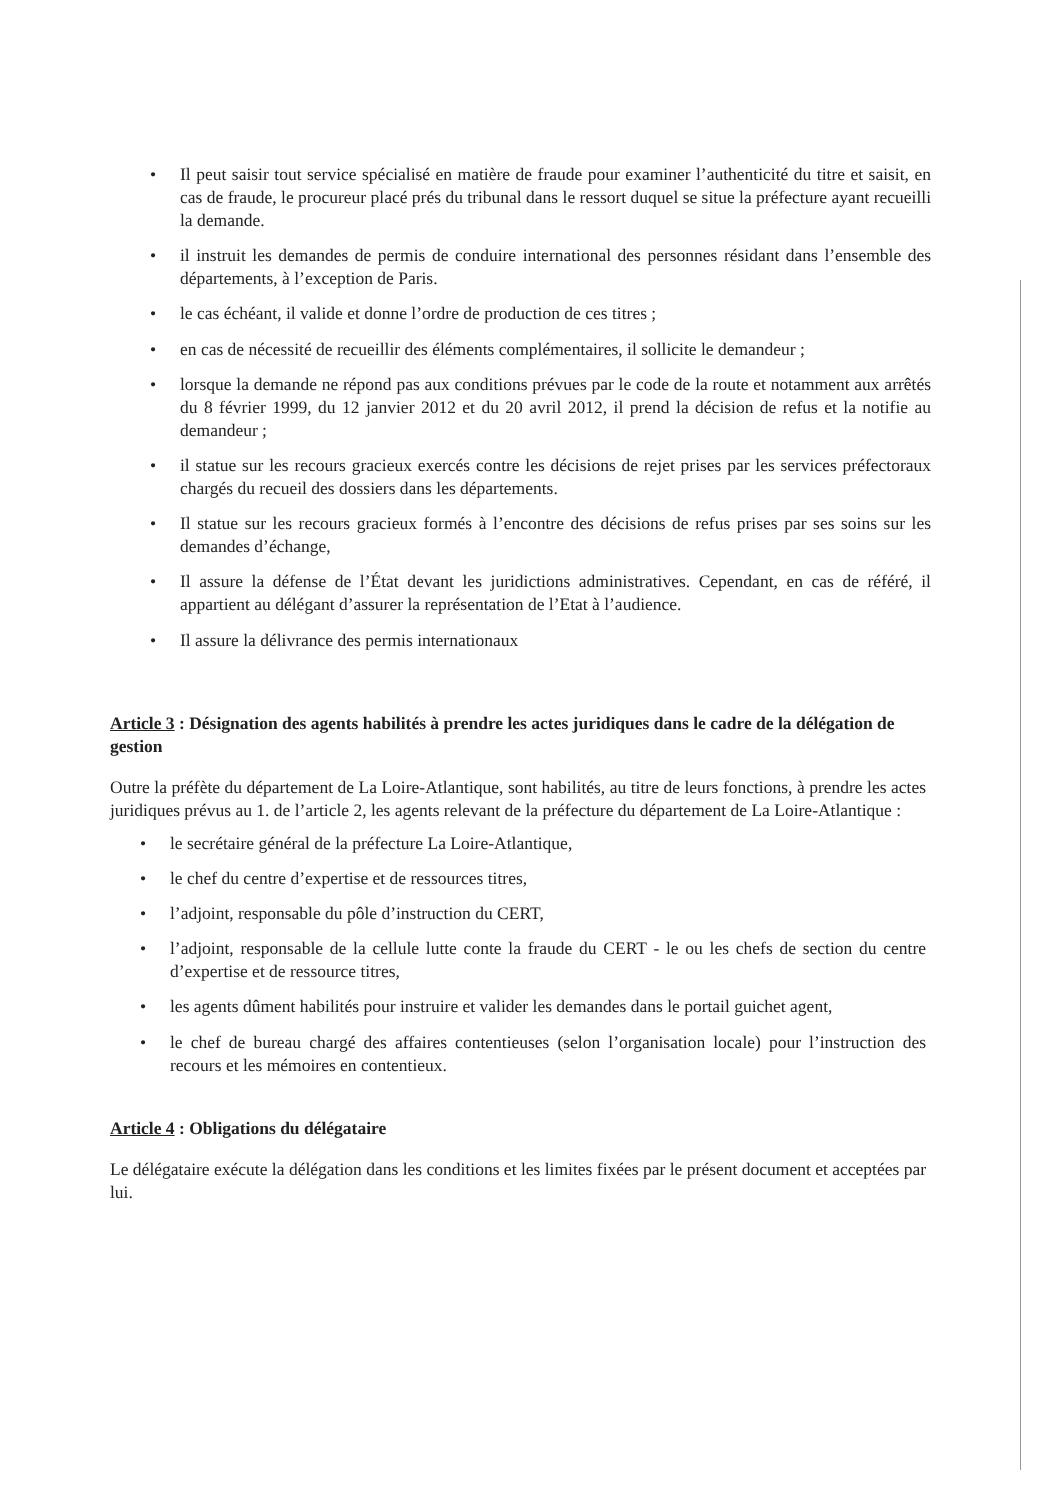• Il peut saisir tout service spécialisé en matière de fraude pour examiner l’authenticité du titre et saisit, en cas de fraude, le procureur placé prés du tribunal dans le ressort duquel se situe la préfecture ayant recueilli la demande.
• il instruit les demandes de permis de conduire international des personnes résidant dans l’ensemble des départements, à l’exception de Paris.
• le cas échéant, il valide et donne l’ordre de production de ces titres ;
• en cas de nécessité de recueillir des éléments complémentaires, il sollicite le demandeur ;
• lorsque la demande ne répond pas aux conditions prévues par le code de la route et notamment aux arrêtés du 8 février 1999, du 12 janvier 2012 et du 20 avril 2012, il prend la décision de refus et la notifie au demandeur ;
• il statue sur les recours gracieux exercés contre les décisions de rejet prises par les services préfectoraux chargés du recueil des dossiers dans les départements.
• Il statue sur les recours gracieux formés à l’encontre des décisions de refus prises par ses soins sur les demandes d’échange,
• Il assure la défense de l’État devant les juridictions administratives. Cependant, en cas de référé, il appartient au délégant d’assurer la représentation de l’Etat à l’audience.
• Il assure la délivrance des permis internationaux
Article 3 : Désignation des agents habilités à prendre les actes juridiques dans le cadre de la délégation de gestion
Outre la préfète du département de La Loire-Atlantique, sont habilités, au titre de leurs fonctions, à prendre les actes juridiques prévus au 1. de l’article 2, les agents relevant de la préfecture du département de La Loire-Atlantique :
• le secrétaire général de la préfecture La Loire-Atlantique,
• le chef du centre d’expertise et de ressources titres,
• l’adjoint, responsable du pôle d’instruction du CERT,
• l’adjoint, responsable de la cellule lutte conte la fraude du CERT - le ou les chefs de section du centre d’expertise et de ressource titres,
• les agents dûment habilités pour instruire et valider les demandes dans le portail guichet agent,
• le chef de bureau chargé des affaires contentieuses (selon l’organisation locale) pour l’instruction des recours et les mémoires en contentieux.
Article 4 : Obligations du délégataire
Le délégataire exécute la délégation dans les conditions et les limites fixées par le présent document et acceptées par lui.